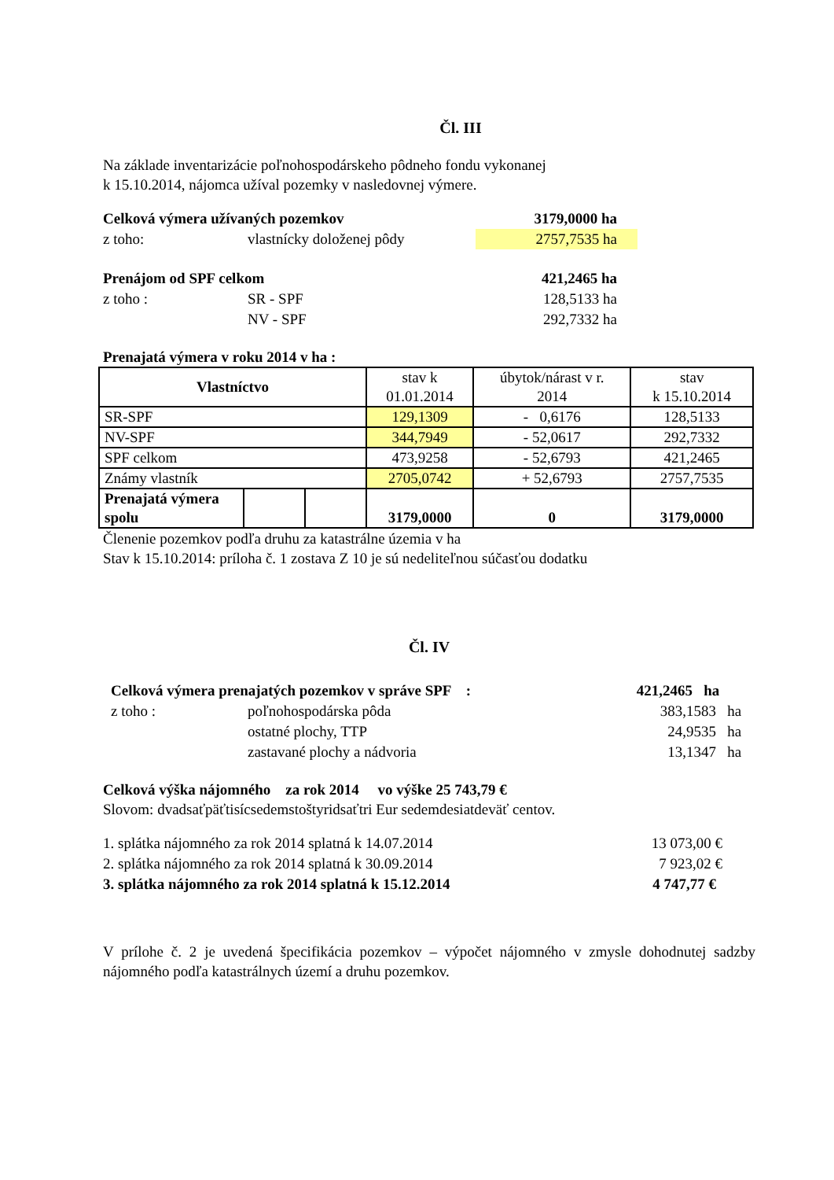Čl. III
Na základe inventarizácie poľnohospodárskeho pôdneho fondu vykonanej
k 15.10.2014, nájomca užíval pozemky v nasledovnej výmere.
Celková výmera užívaných pozemkov 3179,0000 ha
z toho: vlastnícky doloženej pôdy 2757,7535 ha
Prenájom od SPF celkom 421,2465 ha
z toho : SR - SPF 128,5133 ha
NV - SPF 292,7332 ha
Prenajatá výmera v roku 2014 v ha :
| Vlastníctvo | | | stav k 01.01.2014 | úbytok/nárast v r. 2014 | stav k 15.10.2014 |
| --- | --- | --- | --- | --- | --- |
| SR-SPF | | | 129,1309 | - 0,6176 | 128,5133 |
| NV-SPF | | | 344,7949 | - 52,0617 | 292,7332 |
| SPF celkom | | | 473,9258 | - 52,6793 | 421,2465 |
| Známy vlastník | | | 2705,0742 | + 52,6793 | 2757,7535 |
| Prenajatá výmera spolu | | | 3179,0000 | 0 | 3179,0000 |
Členenie pozemkov podľa druhu za katastrálne územia v ha
Stav k 15.10.2014: príloha č. 1 zostava Z 10 je sú nedeliteľnou súčasťou dodatku
Čl. IV
Celková výmera prenajatých pozemkov v správe SPF : 421,2465 ha
z toho : poľnohospodárska pôda 383,1583 ha
ostatné plochy, TTP 24,9535 ha
zastavané plochy a nádvoria 13,1347 ha
Celková výška nájomného za rok 2014 vo výške 25 743,79 €
Slovom: dvadsaťpäťtisícsedemstoštyridsaťtri Eur sedemdesiatdeväť centov.
1. splátka nájomného za rok 2014 splatná k 14.07.2014 13 073,00 €
2. splátka nájomného za rok 2014 splatná k 30.09.2014 7 923,02 €
3. splátka nájomného za rok 2014 splatná k 15.12.2014 4 747,77 €
V prílohe č. 2 je uvedená špecifikácia pozemkov – výpočet nájomného v zmysle dohodnutej sadzby nájomného podľa katastrálnych území a druhu pozemkov.